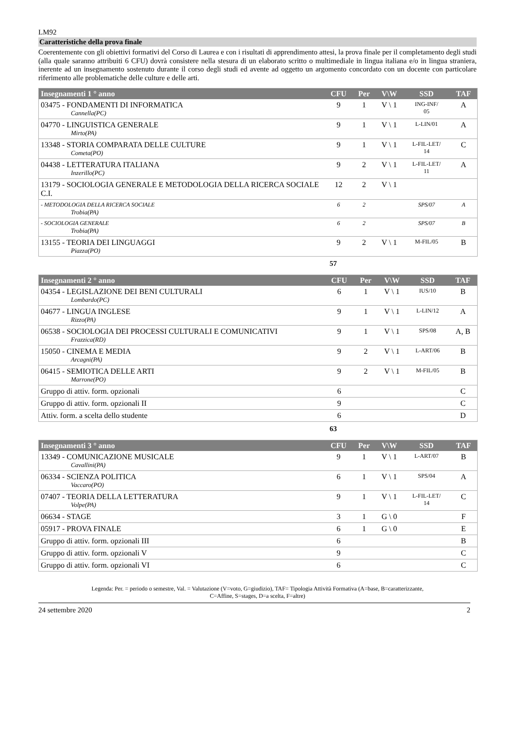LM92
Caratteristiche della prova finale
Coerentemente con gli obiettivi formativi del Corso di Laurea e con i risultati di apprendimento attesi, la prova finale per il completamento degli studi (alla quale saranno attribuiti 6 CFU) dovrà consistere nella stesura di un elaborato scritto o multimediale in lingua italiana e/o in lingua straniera, inerente ad un insegnamento sostenuto durante il corso degli studi ed avente ad oggetto un argomento concordato con un docente con particolare riferimento alle problematiche delle culture e delle arti.
| Insegnamenti 1 ° anno | CFU | Per | V\W | SSD | TAF |
| --- | --- | --- | --- | --- | --- |
| 03475 - FONDAMENTI DI INFORMATICA Cannella(PC) | 9 | 1 | V \ 1 | ING-INF/ 05 | A |
| 04770 - LINGUISTICA GENERALE Mirto(PA) | 9 | 1 | V \ 1 | L-LIN/01 | A |
| 13348 - STORIA COMPARATA DELLE CULTURE Cometa(PO) | 9 | 1 | V \ 1 | L-FIL-LET/ 14 | C |
| 04438 - LETTERATURA ITALIANA Inzerillo(PC) | 9 | 2 | V \ 1 | L-FIL-LET/ 11 | A |
| 13179 - SOCIOLOGIA GENERALE E METODOLOGIA DELLA RICERCA SOCIALE C.I. | 12 | 2 | V \ 1 | | |
| - METODOLOGIA DELLA RICERCA SOCIALE Trobia(PA) | 6 | 2 | | SPS/07 | A |
| - SOCIOLOGIA GENERALE Trobia(PA) | 6 | 2 | | SPS/07 | B |
| 13155 - TEORIA DEI LINGUAGGI Piazza(PO) | 9 | 2 | V \ 1 | M-FIL/05 | B |
57
| Insegnamenti 2 ° anno | CFU | Per | V\W | SSD | TAF |
| --- | --- | --- | --- | --- | --- |
| 04354 - LEGISLAZIONE DEI BENI CULTURALI Lombardo(PC) | 6 | 1 | V \ 1 | IUS/10 | B |
| 04677 - LINGUA INGLESE Rizzo(PA) | 9 | 1 | V \ 1 | L-LIN/12 | A |
| 06538 - SOCIOLOGIA DEI PROCESSI CULTURALI E COMUNICATIVI Frazzica(RD) | 9 | 1 | V \ 1 | SPS/08 | A, B |
| 15050 - CINEMA E MEDIA Arcagni(PA) | 9 | 2 | V \ 1 | L-ART/06 | B |
| 06415 - SEMIOTICA DELLE ARTI Marrone(PO) | 9 | 2 | V \ 1 | M-FIL/05 | B |
| Gruppo di attiv. form. opzionali | 6 | | | | C |
| Gruppo di attiv. form. opzionali II | 9 | | | | C |
| Attiv. form. a scelta dello studente | 6 | | | | D |
63
| Insegnamenti 3 ° anno | CFU | Per | V\W | SSD | TAF |
| --- | --- | --- | --- | --- | --- |
| 13349 - COMUNICAZIONE MUSICALE Cavallini(PA) | 9 | 1 | V \ 1 | L-ART/07 | B |
| 06334 - SCIENZA POLITICA Vaccaro(PO) | 6 | 1 | V \ 1 | SPS/04 | A |
| 07407 - TEORIA DELLA LETTERATURA Volpe(PA) | 9 | 1 | V \ 1 | L-FIL-LET/ 14 | C |
| 06634 - STAGE | 3 | 1 | G \ 0 | | F |
| 05917 - PROVA FINALE | 6 | 1 | G \ 0 | | E |
| Gruppo di attiv. form. opzionali III | 6 | | | | B |
| Gruppo di attiv. form. opzionali V | 9 | | | | C |
| Gruppo di attiv. form. opzionali VI | 6 | | | | C |
Legenda: Per. = periodo o semestre, Val. = Valutazione (V=voto, G=giudizio), TAF= Tipologia Attività Formativa (A=base, B=caratterizzante,
C=Affine, S=stages, D=a scelta, F=altre)
24 settembre 2020 2